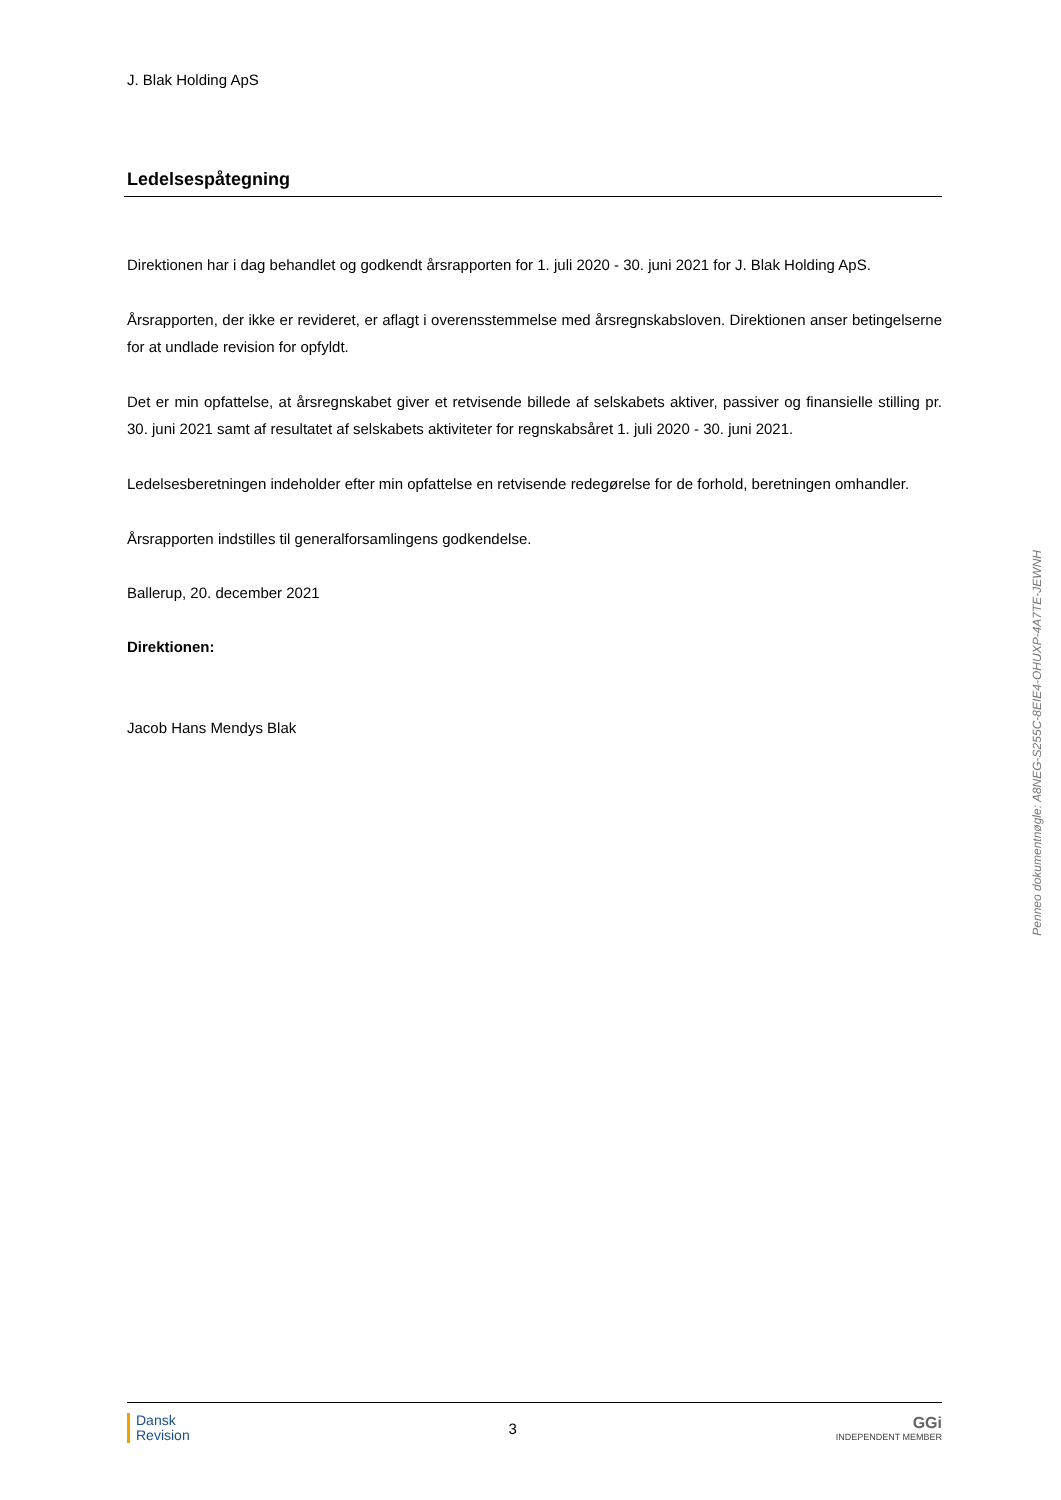J. Blak Holding ApS
Ledelsespåtegning
Direktionen har i dag behandlet og godkendt årsrapporten for 1. juli 2020 - 30. juni 2021 for J. Blak Holding ApS.
Årsrapporten, der ikke er revideret, er aflagt i overensstemmelse med årsregnskabsloven. Direktionen anser betingelserne for at undlade revision for opfyldt.
Det er min opfattelse, at årsregnskabet giver et retvisende billede af selskabets aktiver, passiver og finansielle stilling pr. 30. juni 2021 samt af resultatet af selskabets aktiviteter for regnskabsåret 1. juli 2020 - 30. juni 2021.
Ledelsesberetningen indeholder efter min opfattelse en retvisende redegørelse for de forhold, beretningen omhandler.
Årsrapporten indstilles til generalforsamlingens godkendelse.
Ballerup, 20. december 2021
Direktionen:
Jacob Hans Mendys Blak
Penneo dokumentnøgle: A8NEG-S255C-8EIE4-OHUXP-4A7TE-JEWNH
Dansk
Revision
3
GGi
INDEPENDENT MEMBER